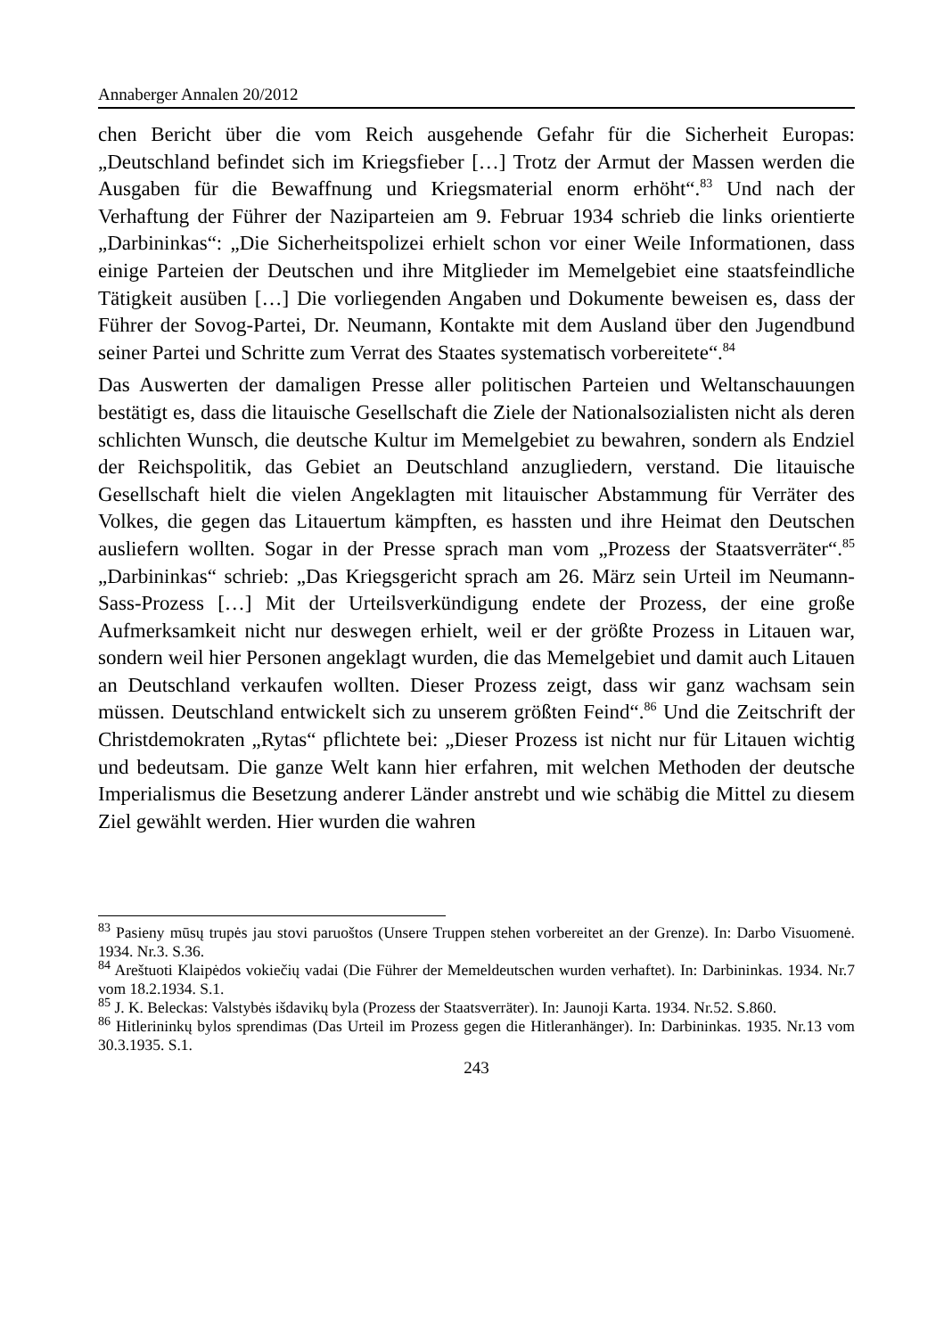Annaberger Annalen 20/2012
chen Bericht über die vom Reich ausgehende Gefahr für die Sicherheit Europas: „Deutschland befindet sich im Kriegsfieber […] Trotz der Armut der Massen werden die Ausgaben für die Bewaffnung und Kriegsmaterial enorm erhöht“.<sup>83</sup> Und nach der Verhaftung der Führer der Naziparteien am 9. Februar 1934 schrieb die links orientierte „Darbininkas“: „Die Sicherheitspolizei erhielt schon vor einer Weile Informationen, dass einige Parteien der Deutschen und ihre Mitglieder im Memelgebiet eine staatsfeindliche Tätigkeit ausüben […] Die vorliegenden Angaben und Dokumente beweisen es, dass der Führer der Sovog-Partei, Dr. Neumann, Kontakte mit dem Ausland über den Jugendbund seiner Partei und Schritte zum Verrat des Staates systematisch vorbereitete“.<sup>84</sup>
Das Auswerten der damaligen Presse aller politischen Parteien und Weltanschauungen bestätigt es, dass die litauische Gesellschaft die Ziele der Nationalsozialisten nicht als deren schlichten Wunsch, die deutsche Kultur im Memelgebiet zu bewahren, sondern als Endziel der Reichspolitik, das Gebiet an Deutschland anzugliedern, verstand. Die litauische Gesellschaft hielt die vielen Angeklagten mit litauischer Abstammung für Verräter des Volkes, die gegen das Litauertum kämpften, es hassten und ihre Heimat den Deutschen ausliefern wollten. Sogar in der Presse sprach man vom „Prozess der Staatsverräter“.<sup>85</sup> „Darbininkas“ schrieb: „Das Kriegsgericht sprach am 26. März sein Urteil im Neumann-Sass-Prozess […] Mit der Urteilsverkündigung endete der Prozess, der eine große Aufmerksamkeit nicht nur deswegen erhielt, weil er der größte Prozess in Litauen war, sondern weil hier Personen angeklagt wurden, die das Memelgebiet und damit auch Litauen an Deutschland verkaufen wollten. Dieser Prozess zeigt, dass wir ganz wachsam sein müssen. Deutschland entwickelt sich zu unserem größten Feind“.<sup>86</sup> Und die Zeitschrift der Christdemokraten „Rytas“ pflichtete bei: „Dieser Prozess ist nicht nur für Litauen wichtig und bedeutsam. Die ganze Welt kann hier erfahren, mit welchen Methoden der deutsche Imperialismus die Besetzung anderer Länder anstrebt und wie schäbig die Mittel zu diesem Ziel gewählt werden. Hier wurden die wahren
<sup>83</sup> Pasieny mūsų trupės jau stovi paruoštos (Unsere Truppen stehen vorbereitet an der Grenze). In: Darbo Visuomenė. 1934. Nr.3. S.36.
<sup>84</sup> Areštuoti Klaipėdos vokiečių vadai (Die Führer der Memeldeutschen wurden verhaftet). In: Darbininkas. 1934. Nr.7 vom 18.2.1934. S.1.
<sup>85</sup> J. K. Beleckas: Valstybės išdavikų byla (Prozess der Staatsverräter). In: Jaunoji Karta. 1934. Nr.52. S.860.
<sup>86</sup> Hitlerininkų bylos sprendimas (Das Urteil im Prozess gegen die Hitleranhänger). In: Darbininkas. 1935. Nr.13 vom 30.3.1935. S.1.
243